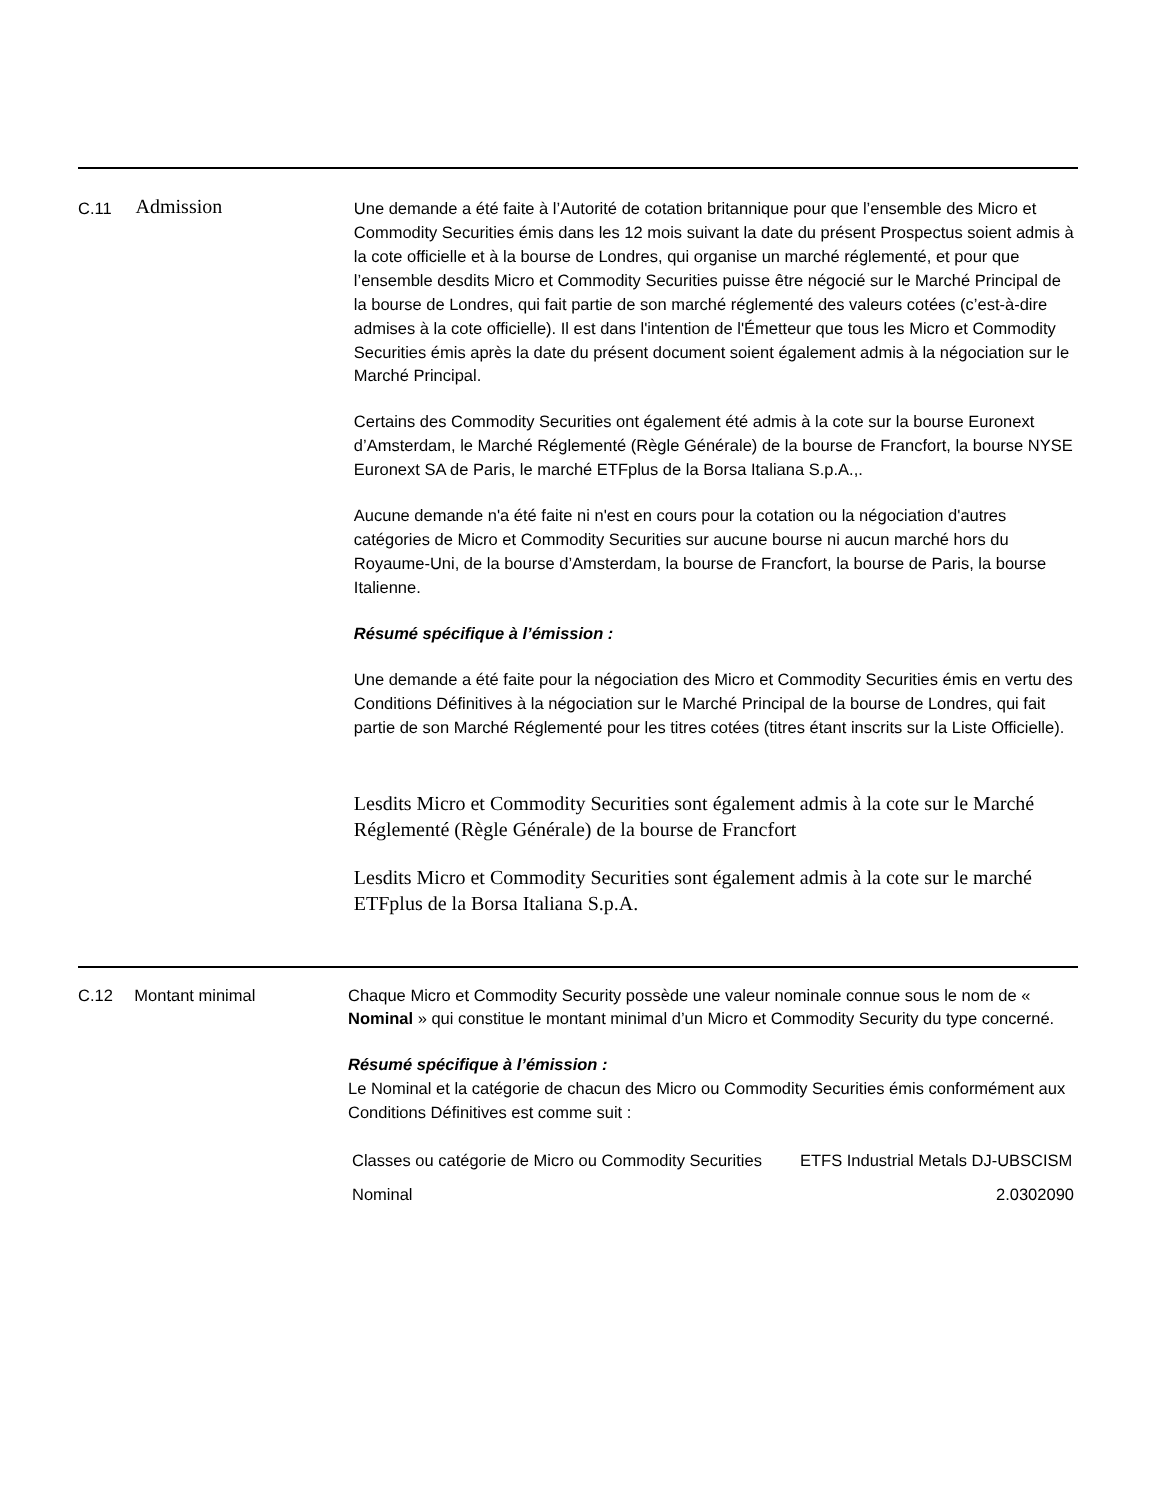C.11
Admission
Une demande a été faite à l’Autorité de cotation britannique pour que l’ensemble des Micro et Commodity Securities émis dans les 12 mois suivant la date du présent Prospectus soient admis à la cote officielle et à la bourse de Londres, qui organise un marché réglementé, et pour que l’ensemble desdits Micro et Commodity Securities puisse être négocié sur le Marché Principal de la bourse de Londres, qui fait partie de son marché réglementé des valeurs cotées (c’est-à-dire admises à la cote officielle). Il est dans l'intention de l'Émetteur que tous les Micro et Commodity Securities émis après la date du présent document soient également admis à la négociation sur le Marché Principal.
Certains des Commodity Securities ont également été admis à la cote sur la bourse Euronext d’Amsterdam, le Marché Réglementé (Règle Générale) de la bourse de Francfort, la bourse NYSE Euronext SA de Paris, le marché ETFplus de la Borsa Italiana S.p.A.,.
Aucune demande n'a été faite ni n'est en cours pour la cotation ou la négociation d'autres catégories de Micro et Commodity Securities sur aucune bourse ni aucun marché hors du Royaume-Uni, de la bourse d’Amsterdam, la bourse de Francfort, la bourse de Paris, la bourse Italienne.
Résumé spécifique à l’émission :
Une demande a été faite pour la négociation des Micro et Commodity Securities émis en vertu des Conditions Définitives à la négociation sur le Marché Principal de la bourse de Londres, qui fait partie de son Marché Réglementé pour les titres cotées (titres étant inscrits sur la Liste Officielle).
Lesdits Micro et Commodity Securities sont également admis à la cote sur le Marché Réglementé (Règle Générale) de la bourse de Francfort
Lesdits Micro et Commodity Securities sont également admis à la cote sur le marché ETFplus de la Borsa Italiana S.p.A.
C.12 Montant minimal Chaque Micro et Commodity Security possède une valeur nominale connue sous le nom de « Nominal » qui constitue le montant minimal d’un Micro et Commodity Security du type concerné.
Résumé spécifique à l’émission :
Le Nominal et la catégorie de chacun des Micro ou Commodity Securities émis conformément aux Conditions Définitives est comme suit :
| Classes ou catégorie de Micro ou Commodity Securities | ETFS Industrial Metals DJ-UBSCISM |
| Nominal | 2.0302090 |